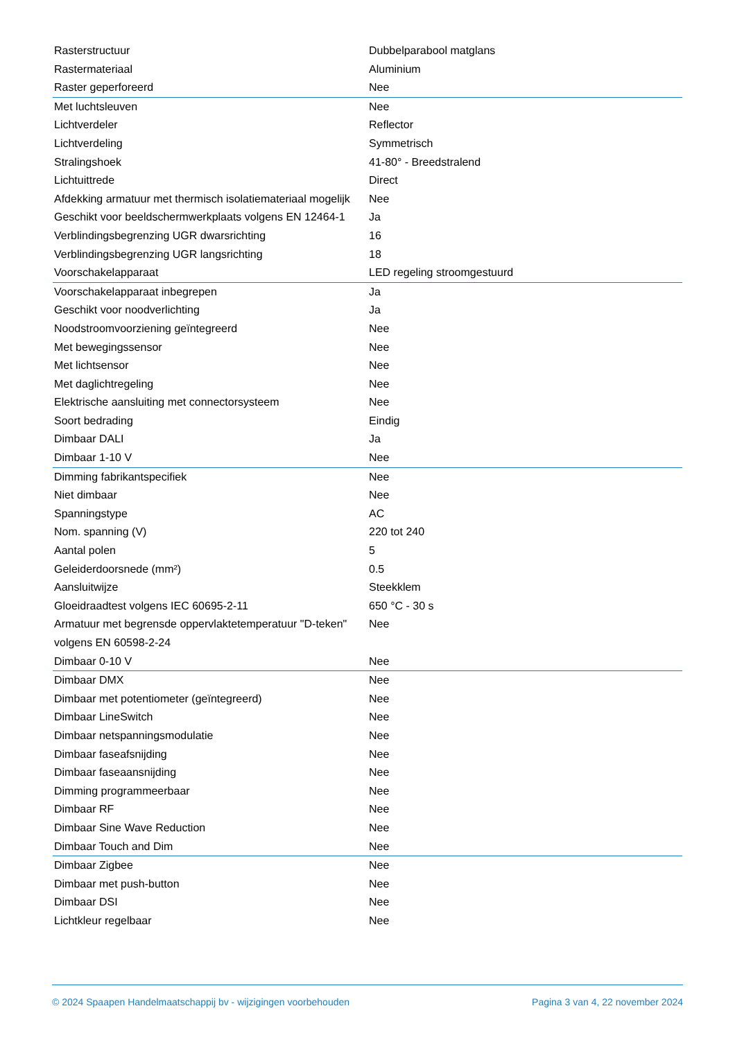| Rasterstructuur | Dubbelparabool matglans |
| Rastermateriaal | Aluminium |
| Raster geperforeerd | Nee |
| Met luchtsleuven | Nee |
| Lichtverdeler | Reflector |
| Lichtverdeling | Symmetrisch |
| Stralingshoek | 41-80° - Breedstralend |
| Lichtuittrede | Direct |
| Afdekking armatuur met thermisch isolatiemateriaal mogelijk | Nee |
| Geschikt voor beeldschermwerkplaats volgens EN 12464-1 | Ja |
| Verblindingsbegrenzing UGR dwarsrichting | 16 |
| Verblindingsbegrenzing UGR langsrichting | 18 |
| Voorschakelapparaat | LED regeling stroomgestuurd |
| Voorschakelapparaat inbegrepen | Ja |
| Geschikt voor noodverlichting | Ja |
| Noodstroomvoorziening geïntegreerd | Nee |
| Met bewegingssensor | Nee |
| Met lichtsensor | Nee |
| Met daglichtregeling | Nee |
| Elektrische aansluiting met connectorsysteem | Nee |
| Soort bedrading | Eindig |
| Dimbaar DALI | Ja |
| Dimbaar 1-10 V | Nee |
| Dimming fabrikantspecifiek | Nee |
| Niet dimbaar | Nee |
| Spanningstype | AC |
| Nom. spanning (V) | 220 tot 240 |
| Aantal polen | 5 |
| Geleiderdoorsnede (mm²) | 0.5 |
| Aansluitwijze | Steekklem |
| Gloeidraadtest volgens IEC 60695-2-11 | 650 °C - 30 s |
| Armatuur met begrensde oppervlaktetemperatuur "D-teken" volgens EN 60598-2-24 | Nee |
| Dimbaar 0-10 V | Nee |
| Dimbaar DMX | Nee |
| Dimbaar met potentiometer (geïntegreerd) | Nee |
| Dimbaar LineSwitch | Nee |
| Dimbaar netspanningsmodulatie | Nee |
| Dimbaar faseafsnijding | Nee |
| Dimbaar faseaansnijding | Nee |
| Dimming programmeerbaar | Nee |
| Dimbaar RF | Nee |
| Dimbaar Sine Wave Reduction | Nee |
| Dimbaar Touch and Dim | Nee |
| Dimbaar Zigbee | Nee |
| Dimbaar met push-button | Nee |
| Dimbaar DSI | Nee |
| Lichtkleur regelbaar | Nee |
© 2024 Spaapen Handelmaatschappij bv - wijzigingen voorbehouden Pagina 3 van 4, 22 november 2024